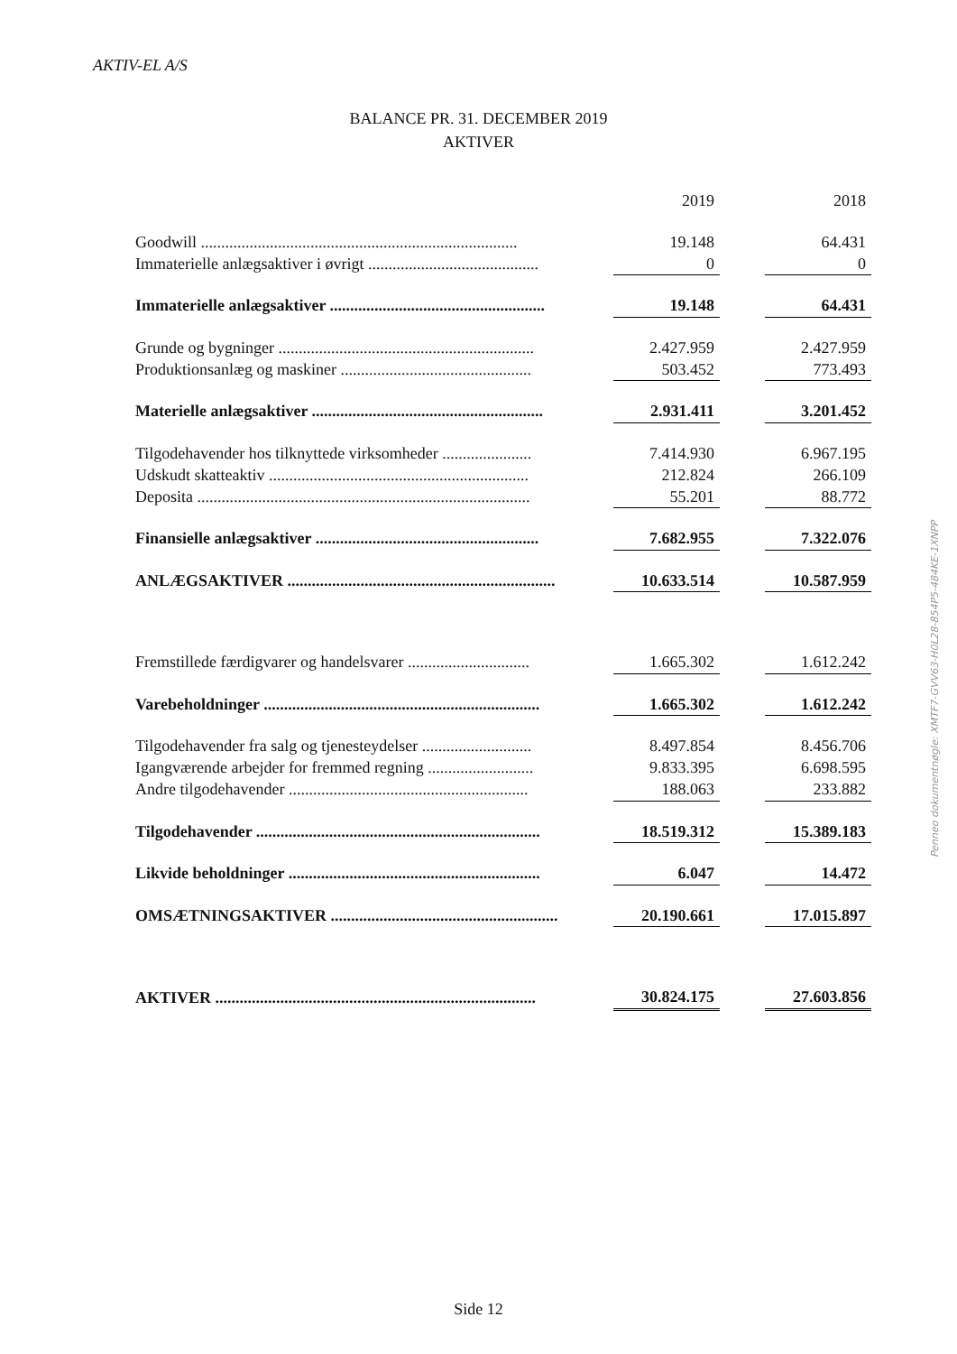AKTIV-EL A/S
BALANCE PR. 31. DECEMBER 2019
AKTIVER
| | | 2019 | | 2018 |
| Goodwill .............................................................................. | | 19.148 | | 64.431 |
| Immaterielle anlægsaktiver i øvrigt .......................................... | | 0 | | 0 |
| Immaterielle anlægsaktiver ..................................................... | | 19.148 | | 64.431 |
| Grunde og bygninger ............................................................... | | 2.427.959 | | 2.427.959 |
| Produktionsanlæg og maskiner ............................................... | | 503.452 | | 773.493 |
| Materielle anlægsaktiver ......................................................... | | 2.931.411 | | 3.201.452 |
| Tilgodehavender hos tilknyttede virksomheder ...................... | | 7.414.930 | | 6.967.195 |
| Udskudt skatteaktiv ................................................................ | | 212.824 | | 266.109 |
| Deposita .................................................................................. | | 55.201 | | 88.772 |
| Finansielle anlægsaktiver ....................................................... | | 7.682.955 | | 7.322.076 |
| ANLÆGSAKTIVER .................................................................. | | 10.633.514 | | 10.587.959 |
| Fremstillede færdigvarer og handelsvarer .............................. | | 1.665.302 | | 1.612.242 |
| Varebeholdninger .................................................................... | | 1.665.302 | | 1.612.242 |
| Tilgodehavender fra salg og tjenesteydelser ........................... | | 8.497.854 | | 8.456.706 |
| Igangværende arbejder for fremmed regning .......................... | | 9.833.395 | | 6.698.595 |
| Andre tilgodehavender ........................................................... | | 188.063 | | 233.882 |
| Tilgodehavender ...................................................................... | | 18.519.312 | | 15.389.183 |
| Likvide beholdninger .............................................................. | | 6.047 | | 14.472 |
| OMSÆTNINGSAKTIVER ........................................................ | | 20.190.661 | | 17.015.897 |
| AKTIVER ............................................................................... | | 30.824.175 | | 27.603.856 |
Penneo dokumentnøgle: XMTF7-GVV63-H0L28-854P5-484KE-1XNPP
Side 12